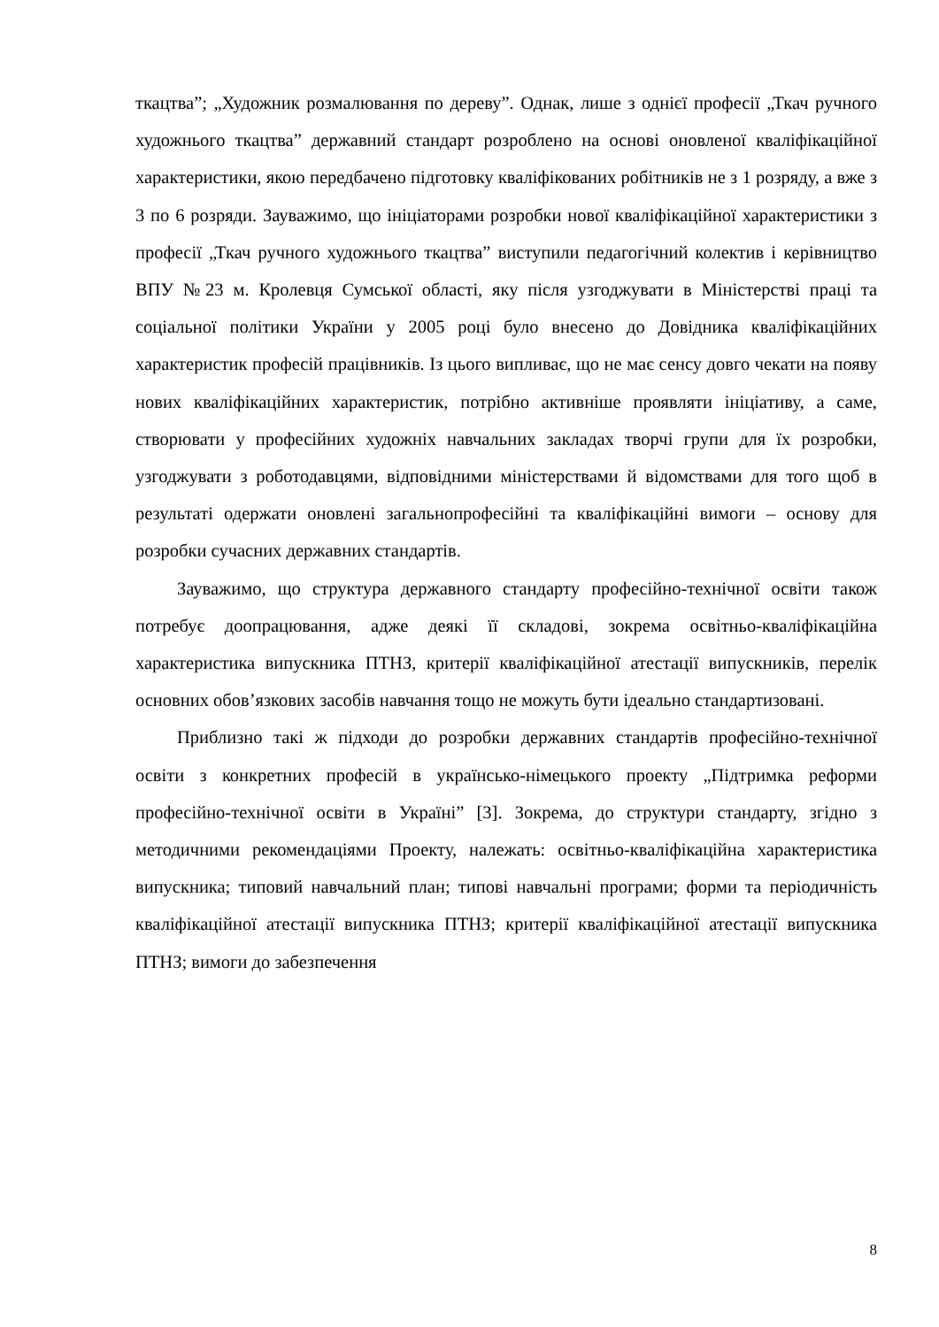ткацтва”; „Художник розмалювання по дереву”. Однак, лише з однієї професії „Ткач ручного художнього ткацтва” державний стандарт розроблено на основі оновленої кваліфікаційної характеристики, якою передбачено підготовку кваліфікованих робітників не з 1 розряду, а вже з 3 по 6 розряди. Зауважимо, що ініціаторами розробки нової кваліфікаційної характеристики з професії „Ткач ручного художнього ткацтва” виступили педагогічний колектив і керівництво ВПУ №23 м. Кролевця Сумської області, яку після узгоджувати в Міністерстві праці та соціальної політики України у 2005 році було внесено до Довідника кваліфікаційних характеристик професій працівників. Із цього випливає, що не має сенсу довго чекати на появу нових кваліфікаційних характеристик, потрібно активніше проявляти ініціативу, а саме, створювати у професійних художніх навчальних закладах творчі групи для їх розробки, узгоджувати з роботодавцями, відповідними міністерствами й відомствами для того щоб в результаті одержати оновлені загальнопрофесійні та кваліфікаційні вимоги – основу для розробки сучасних державних стандартів.
Зауважимо, що структура державного стандарту професійно-технічної освіти також потребує доопрацювання, адже деякі її складові, зокрема освітньо-кваліфікаційна характеристика випускника ПТНЗ, критерії кваліфікаційної атестації випускників, перелік основних обов’язкових засобів навчання тощо не можуть бути ідеально стандартизовані.
Приблизно такі ж підходи до розробки державних стандартів професійно-технічної освіти з конкретних професій в українсько-німецького проекту „Підтримка реформи професійно-технічної освіти в Україні” [3]. Зокрема, до структури стандарту, згідно з методичними рекомендаціями Проекту, належать: освітньо-кваліфікаційна характеристика випускника; типовий навчальний план; типові навчальні програми; форми та періодичність кваліфікаційної атестації випускника ПТНЗ; критерії кваліфікаційної атестації випускника ПТНЗ; вимоги до забезпечення
8